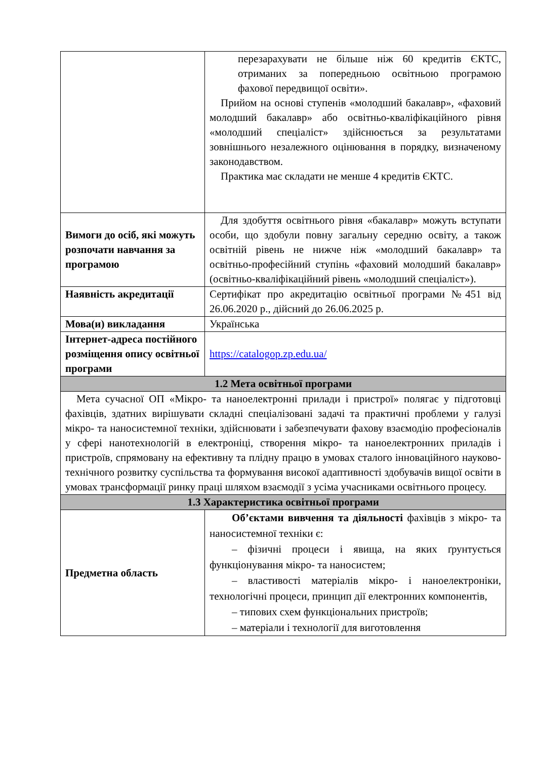| | перезарахувати не більше ніж 60 кредитів ЄКТС, отриманих за попередньою освітньою програмою фахової передвищої освіти». Прийом на основі ступенів «молодший бакалавр», «фаховий молодший бакалавр» або освітньо-кваліфікаційного рівня «молодший спеціаліст» здійснюється за результатами зовнішнього незалежного оцінювання в порядку, визначеному законодавством. Практика має складати не менше 4 кредитів ЄКТС. |
| Вимоги до осіб, які можуть розпочати навчання за програмою | Для здобуття освітнього рівня «бакалавр» можуть вступати особи, що здобули повну загальну середню освіту, а також освітній рівень не нижче ніж «молодший бакалавр» та освітньо-професійний ступінь «фаховий молодший бакалавр» (освітньо-кваліфікаційний рівень «молодший спеціаліст»). |
| Наявність акредитації | Сертифікат про акредитацію освітньої програми №451 від 26.06.2020 р., дійсний до 26.06.2025 р. |
| Мова(и) викладання | Українська |
| Інтернет-адреса постійного розміщення опису освітньої програми | https://catalogop.zp.edu.ua/ |
| 1.2 Мета освітньої програми | |
| Мета сучасної ОП «Мікро- та наноелектронні прилади і пристрої» полягає у підготовці фахівців, здатних вирішувати складні спеціалізовані задачі та практичні проблеми у галузі мікро- та наносистемної техніки, здійснювати і забезпечувати фахову взаємодію професіоналів у сфері нанотехнологій в електроніці, створення мікро- та наноелектронних приладів і пристроїв, спрямовану на ефективну та плідну працю в умовах сталого інноваційного науково-технічного розвитку суспільства та формування високої адаптивності здобувачів вищої освіти в умовах трансформації ринку праці шляхом взаємодії з усіма учасниками освітнього процесу. | |
| 1.3 Характеристика освітньої програми | |
| Предметна область | Об’єктами вивчення та діяльності фахівців з мікро- та наносистемної техніки є: – фізичні процеси і явища, на яких ґрунтується функціонування мікро- та наносистем; – властивості матеріалів мікро- і наноелектроніки, технологічні процеси, принцип дії електронних компонентів, – типових схем функціональних пристроїв; – матеріали і технології для виготовлення |